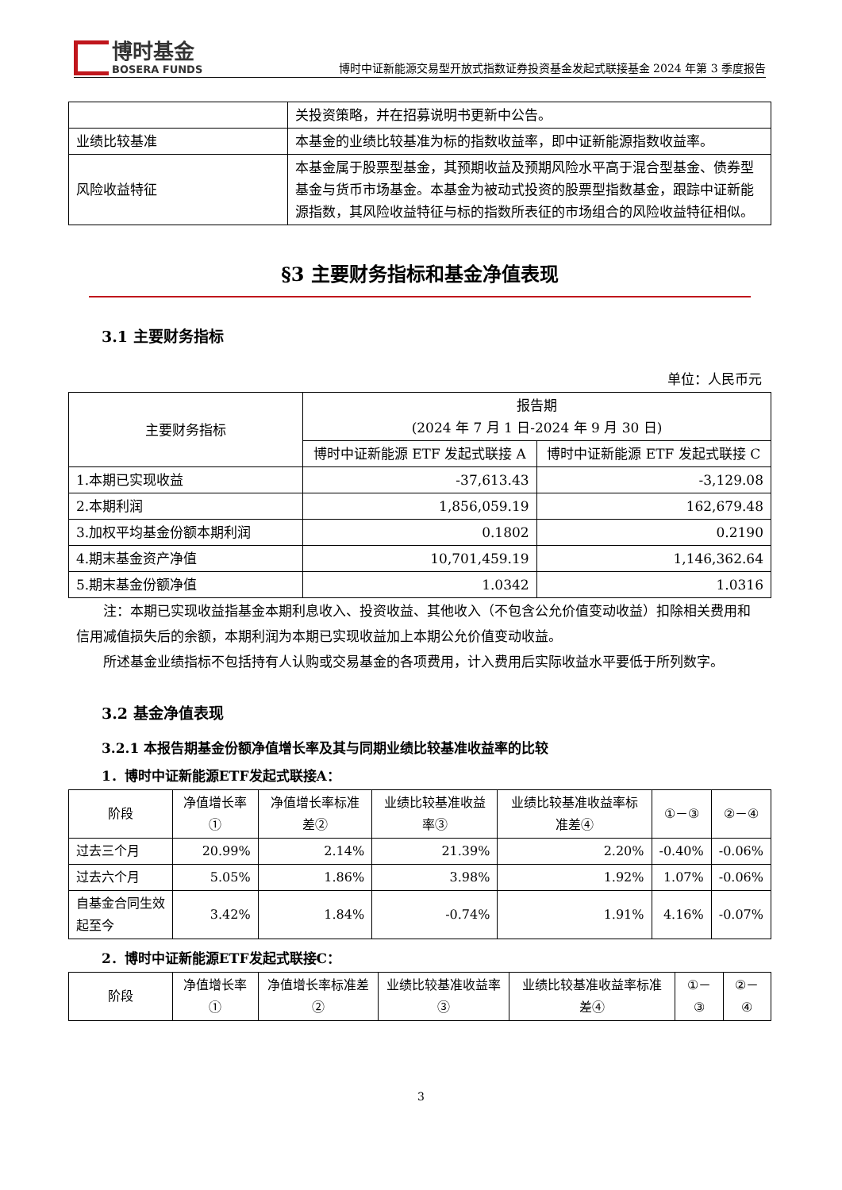博时基金
BOSERA FUNDS
博时中证新能源交易型开放式指数证券投资基金发起式联接基金 2024 年第 3 季度报告
| | 关投资策略，并在招募说明书更新中公告。 |
| 业绩比较基准 | 本基金的业绩比较基准为标的指数收益率，即中证新能源指数收益率。 |
| 风险收益特征 | 本基金属于股票型基金，其预期收益及预期风险水平高于混合型基金、债券型基金与货币市场基金。本基金为被动式投资的股票型指数基金，跟踪中证新能源指数，其风险收益特征与标的指数所表征的市场组合的风险收益特征相似。 |
§3 主要财务指标和基金净值表现
3.1 主要财务指标
单位：人民币元
| 主要财务指标 | 报告期 (2024 年 7 月 1 日-2024 年 9 月 30 日) | |
| | 博时中证新能源 ETF 发起式联接 A | 博时中证新能源 ETF 发起式联接 C |
| 1.本期已实现收益 | -37,613.43 | -3,129.08 |
| 2.本期利润 | 1,856,059.19 | 162,679.48 |
| 3.加权平均基金份额本期利润 | 0.1802 | 0.2190 |
| 4.期末基金资产净值 | 10,701,459.19 | 1,146,362.64 |
| 5.期末基金份额净值 | 1.0342 | 1.0316 |
注：本期已实现收益指基金本期利息收入、投资收益、其他收入（不包含公允价值变动收益）扣除相关费用和信用减值损失后的余额，本期利润为本期已实现收益加上本期公允价值变动收益。
所述基金业绩指标不包括持有人认购或交易基金的各项费用，计入费用后实际收益水平要低于所列数字。
3.2 基金净值表现
3.2.1 本报告期基金份额净值增长率及其与同期业绩比较基准收益率的比较
1．博时中证新能源ETF发起式联接A：
| 阶段 | 净值增长率① | 净值增长率标准差② | 业绩比较基准收益率③ | 业绩比较基准收益率标准差④ | ①－③ | ②－④ |
| 过去三个月 | 20.99% | 2.14% | 21.39% | 2.20% | -0.40% | -0.06% |
| 过去六个月 | 5.05% | 1.86% | 3.98% | 1.92% | 1.07% | -0.06% |
| 自基金合同生效起至今 | 3.42% | 1.84% | -0.74% | 1.91% | 4.16% | -0.07% |
2．博时中证新能源ETF发起式联接C：
| 阶段 | 净值增长率① | 净值增长率标准差② | 业绩比较基准收益率③ | 业绩比较基准收益率标准差④ | ①－③ | ②－④ |
3